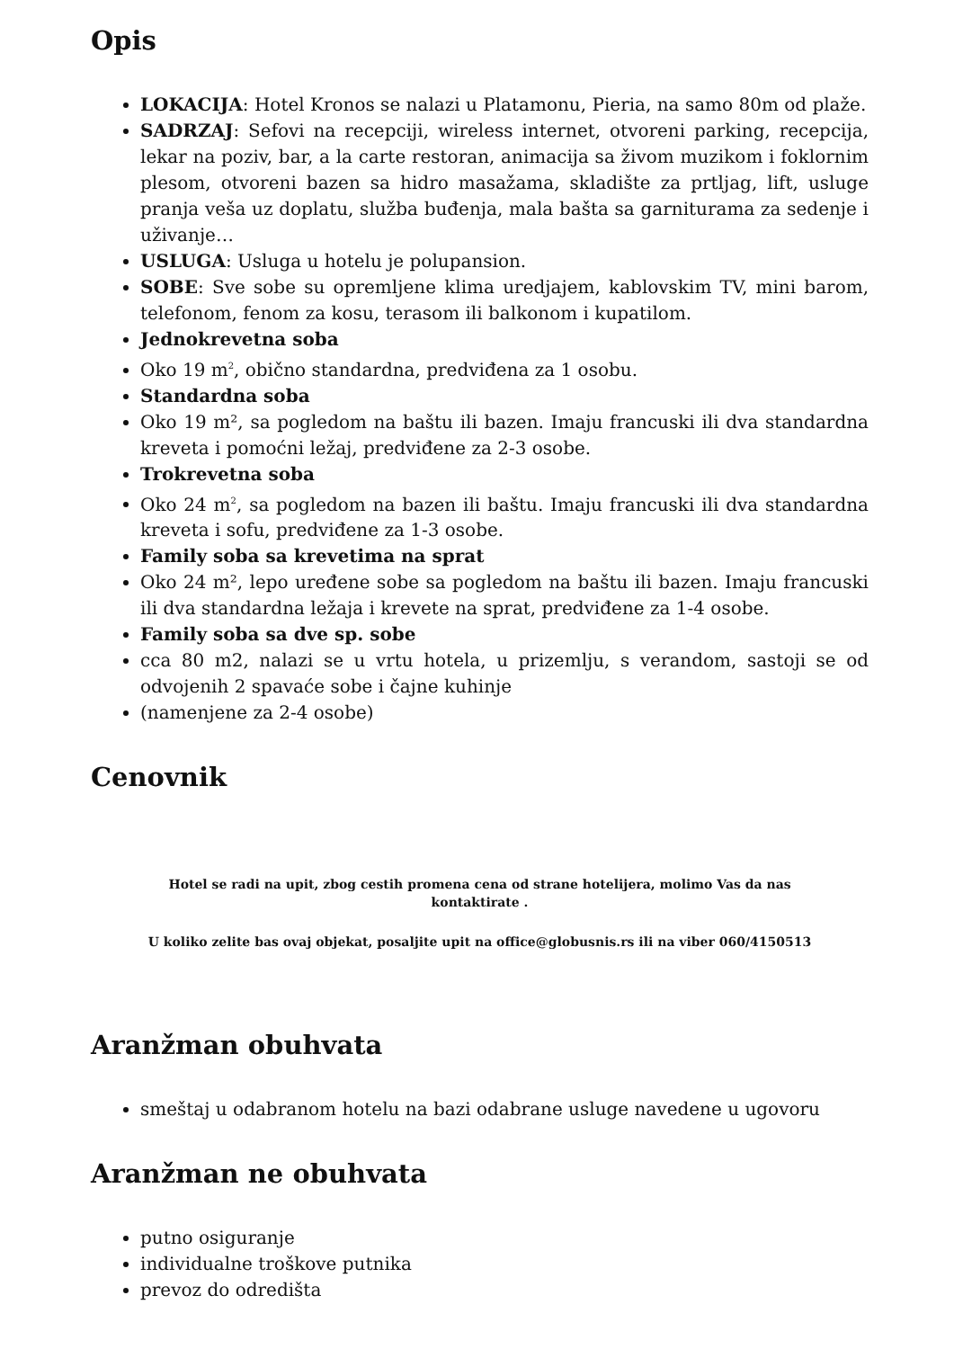Opis
LOKACIJA: Hotel Kronos se nalazi u Platamonu, Pieria, na samo 80m od plaže.
SADRZAJ: Sefovi na recepciji, wireless internet, otvoreni parking, recepcija, lekar na poziv, bar, a la carte restoran, animacija sa živom muzikom i foklornim plesom, otvoreni bazen sa hidro masažama, skladište za prtljag, lift, usluge pranja veša uz doplatu, služba buđenja, mala bašta sa garniturama za sedenje i uživanje…
USLUGA: Usluga u hotelu je polupansion.
SOBE: Sve sobe su opremljene klima uredjajem, kablovskim TV, mini barom, telefonom, fenom za kosu, terasom ili balkonom i kupatilom.
Jednokrevetna soba
Oko 19 m<sup>2</sup>, obično standardna, predviđena za 1 osobu.
Standardna soba
Oko 19 m², sa pogledom na baštu ili bazen. Imaju francuski ili dva standardna kreveta i pomoćni ležaj, predviđene za 2-3 osobe.
Trokrevetna soba
Oko 24 m<sup>2</sup>, sa pogledom na bazen ili baštu. Imaju francuski ili dva standardna kreveta i sofu, predviđene za 1-3 osobe.
Family soba sa krevetima na sprat
Oko 24 m², lepo uređene sobe sa pogledom na baštu ili bazen. Imaju francuski ili dva standardna ležaja i krevete na sprat, predviđene za 1-4 osobe.
Family soba sa dve sp. sobe
cca 80 m2, nalazi se u vrtu hotela, u prizemlju, s verandom, sastoji se od odvojenih 2 spavaće sobe i čajne kuhinje
(namenjene za 2-4 osobe)
Cenovnik
Hotel se radi na upit, zbog cestih promena cena od strane hotelijera, molimo Vas da nas
kontaktirate .
U koliko zelite bas ovaj objekat, posaljite upit na office@globusnis.rs ili na viber 060/4150513
Aranžman obuhvata
smeštaj u odabranom hotelu na bazi odabrane usluge navedene u ugovoru
Aranžman ne obuhvata
putno osiguranje
individualne troškove putnika
prevoz do odredišta